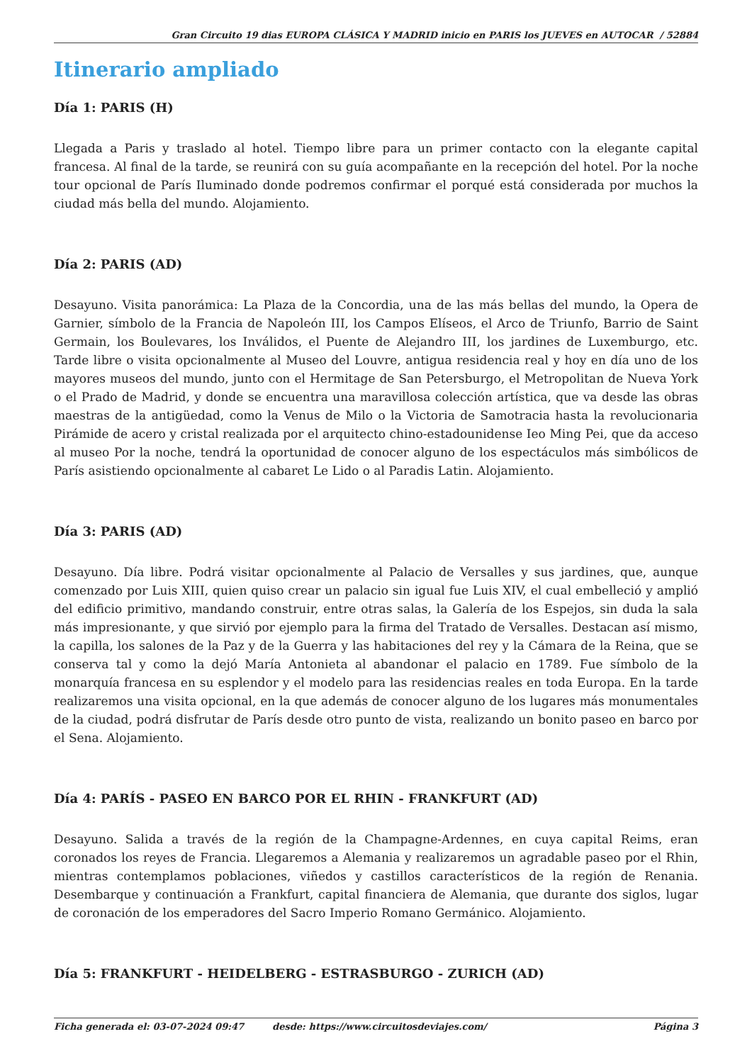Gran Circuito 19 dias EUROPA CLÁSICA Y MADRID inicio en PARIS los JUEVES en AUTOCAR / 52884
Itinerario ampliado
Día 1: PARIS (H)
Llegada a Paris y traslado al hotel. Tiempo libre para un primer contacto con la elegante capital francesa. Al final de la tarde, se reunirá con su guía acompañante en la recepción del hotel. Por la noche tour opcional de París Iluminado donde podremos confirmar el porqué está considerada por muchos la ciudad más bella del mundo. Alojamiento.
Día 2: PARIS (AD)
Desayuno. Visita panorámica: La Plaza de la Concordia, una de las más bellas del mundo, la Opera de Garnier, símbolo de la Francia de Napoleón III, los Campos Elíseos, el Arco de Triunfo, Barrio de Saint Germain, los Boulevares, los Inválidos, el Puente de Alejandro III, los jardines de Luxemburgo, etc. Tarde libre o visita opcionalmente al Museo del Louvre, antigua residencia real y hoy en día uno de los mayores museos del mundo, junto con el Hermitage de San Petersburgo, el Metropolitan de Nueva York o el Prado de Madrid, y donde se encuentra una maravillosa colección artística, que va desde las obras maestras de la antigüedad, como la Venus de Milo o la Victoria de Samotracia hasta la revolucionaria Pirámide de acero y cristal realizada por el arquitecto chino-estadounidense Ieo Ming Pei, que da acceso al museo Por la noche, tendrá la oportunidad de conocer alguno de los espectáculos más simbólicos de París asistiendo opcionalmente al cabaret Le Lido o al Paradis Latin. Alojamiento.
Día 3: PARIS (AD)
Desayuno. Día libre. Podrá visitar opcionalmente al Palacio de Versalles y sus jardines, que, aunque comenzado por Luis XIII, quien quiso crear un palacio sin igual fue Luis XIV, el cual embelleció y amplió del edificio primitivo, mandando construir, entre otras salas, la Galería de los Espejos, sin duda la sala más impresionante, y que sirvió por ejemplo para la firma del Tratado de Versalles. Destacan así mismo, la capilla, los salones de la Paz y de la Guerra y las habitaciones del rey y la Cámara de la Reina, que se conserva tal y como la dejó María Antonieta al abandonar el palacio en 1789. Fue símbolo de la monarquía francesa en su esplendor y el modelo para las residencias reales en toda Europa. En la tarde realizaremos una visita opcional, en la que además de conocer alguno de los lugares más monumentales de la ciudad, podrá disfrutar de París desde otro punto de vista, realizando un bonito paseo en barco por el Sena. Alojamiento.
Día 4: PARÍS - PASEO EN BARCO POR EL RHIN - FRANKFURT (AD)
Desayuno. Salida a través de la región de la Champagne-Ardennes, en cuya capital Reims, eran coronados los reyes de Francia. Llegaremos a Alemania y realizaremos un agradable paseo por el Rhin, mientras contemplamos poblaciones, viñedos y castillos característicos de la región de Renania. Desembarque y continuación a Frankfurt, capital financiera de Alemania, que durante dos siglos, lugar de coronación de los emperadores del Sacro Imperio Romano Germánico. Alojamiento.
Día 5: FRANKFURT - HEIDELBERG - ESTRASBURGO - ZURICH (AD)
Ficha generada el: 03-07-2024 09:47 desde: https://www.circuitosdeviajes.com/ Página 3